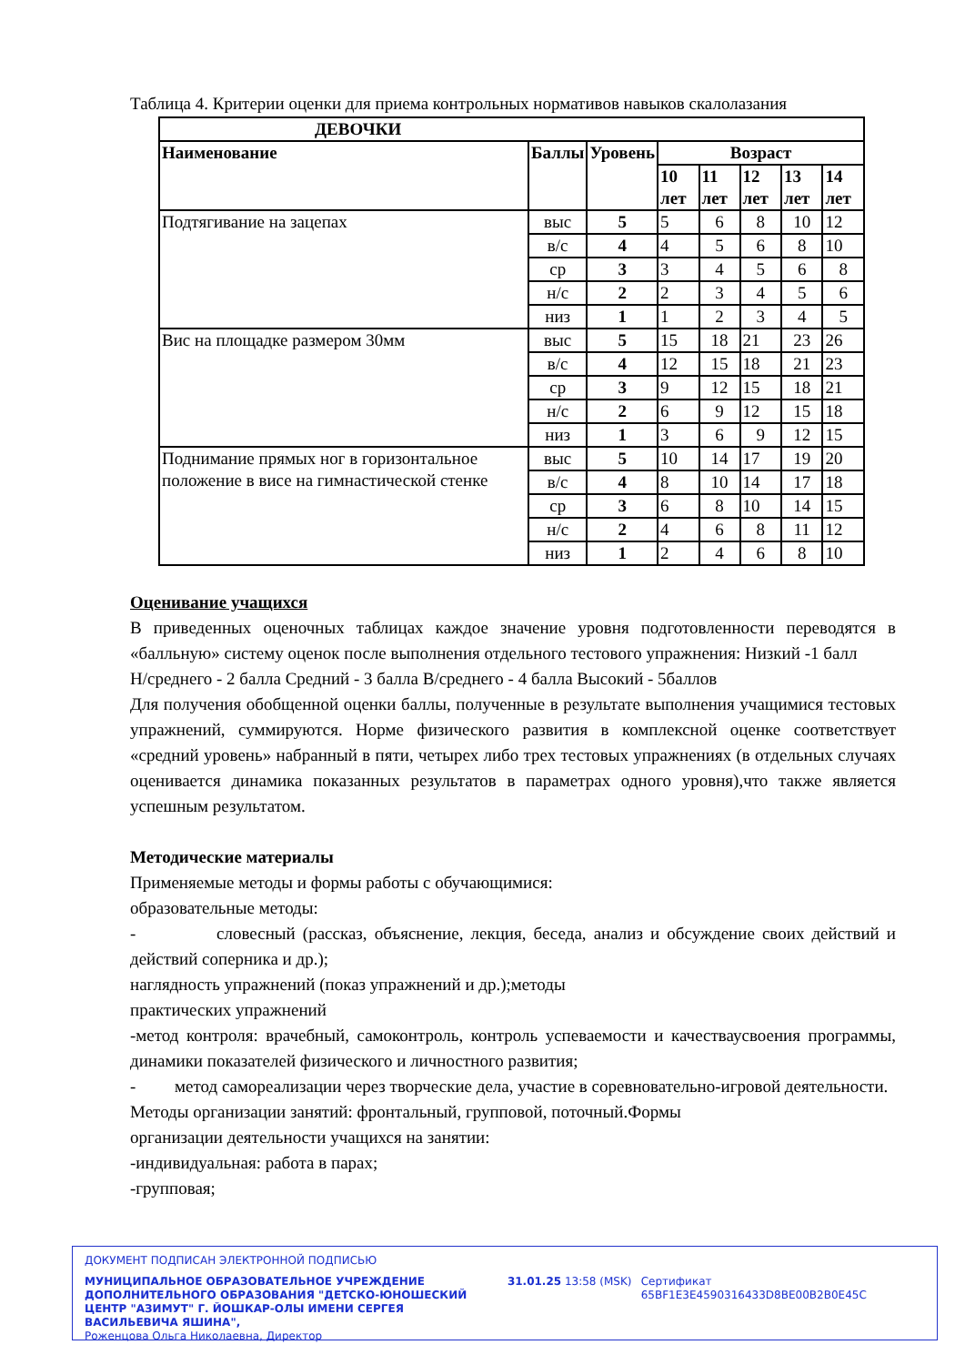Таблица 4. Критерии оценки для приема контрольных нормативов навыков скалолазания
| ДЕВОЧКИ | | | | | | | |
| --- | --- | --- | --- | --- | --- | --- | --- |
| Наименование | Баллы | Уровень | Возраст | | | | |
| | | | 10 лет | 11 лет | 12 лет | 13 лет | 14 лет |
| Подтягивание на зацепах | выс | 5 | 5 | 6 | 8 | 10 | 12 |
| | в/с | 4 | 4 | 5 | 6 | 8 | 10 |
| | ср | 3 | 3 | 4 | 5 | 6 | 8 |
| | н/с | 2 | 2 | 3 | 4 | 5 | 6 |
| | низ | 1 | 1 | 2 | 3 | 4 | 5 |
| Вис на площадке размером 30мм | выс | 5 | 15 | 18 | 21 | 23 | 26 |
| | в/с | 4 | 12 | 15 | 18 | 21 | 23 |
| | ср | 3 | 9 | 12 | 15 | 18 | 21 |
| | н/с | 2 | 6 | 9 | 12 | 15 | 18 |
| | низ | 1 | 3 | 6 | 9 | 12 | 15 |
| Поднимание прямых ног в горизонтальное положение в висе на гимнастической стенке | выс | 5 | 10 | 14 | 17 | 19 | 20 |
| | в/с | 4 | 8 | 10 | 14 | 17 | 18 |
| | ср | 3 | 6 | 8 | 10 | 14 | 15 |
| | н/с | 2 | 4 | 6 | 8 | 11 | 12 |
| | низ | 1 | 2 | 4 | 6 | 8 | 10 |
Оценивание учащихся
В приведенных оценочных таблицах каждое значение уровня подготовленности переводятся в «балльную» систему оценок после выполнения отдельного тестового упражнения: Низкий -1 балл
Н/среднего - 2 балла Средний - 3 балла В/среднего - 4 балла Высокий - 5баллов
Для получения обобщенной оценки баллы, полученные в результате выполнения учащимися тестовых упражнений, суммируются. Норме физического развития в комплексной оценке соответствует «средний уровень» набранный в пяти, четырех либо трех тестовых упражнениях (в отдельных случаях оценивается динамика показанных результатов в параметрах одного уровня),что также является успешным результатом.
Методические материалы
Применяемые методы и формы работы с обучающимися:
образовательные методы:
- словесный (рассказ, объяснение, лекция, беседа, анализ и обсуждение своих действий и действий соперника и др.);
наглядность упражнений (показ упражнений и др.);методы
практических упражнений
-метод контроля: врачебный, самоконтроль, контроль успеваемости и качестваусвоения программы, динамики показателей физического и личностного развития;
- метод самореализации через творческие дела, участие в соревновательно-игровой деятельности.
Методы организации занятий: фронтальный, групповой, поточный.Формы
организации деятельности учащихся на занятии:
-индивидуальная: работа в парах;
-групповая;
ДОКУМЕНТ ПОДПИСАН ЭЛЕКТРОННОЙ ПОДПИСЬЮ
МУНИЦИПАЛЬНОЕ ОБРАЗОВАТЕЛЬНОЕ УЧРЕЖДЕНИЕ ДОПОЛНИТЕЛЬНОГО ОБРАЗОВАНИЯ "ДЕТСКО-ЮНОШЕСКИЙ ЦЕНТР "АЗИМУТ" Г. ЙОШКАР-ОЛЫ ИМЕНИ СЕРГЕЯ ВАСИЛЬЕВИЧА ЯШИНА",
Роженцова Ольга Николаевна, Директор
31.01.25 13:58 (MSK) Сертификат 65BF1E3E4590316433D8BE00B2B0E45C